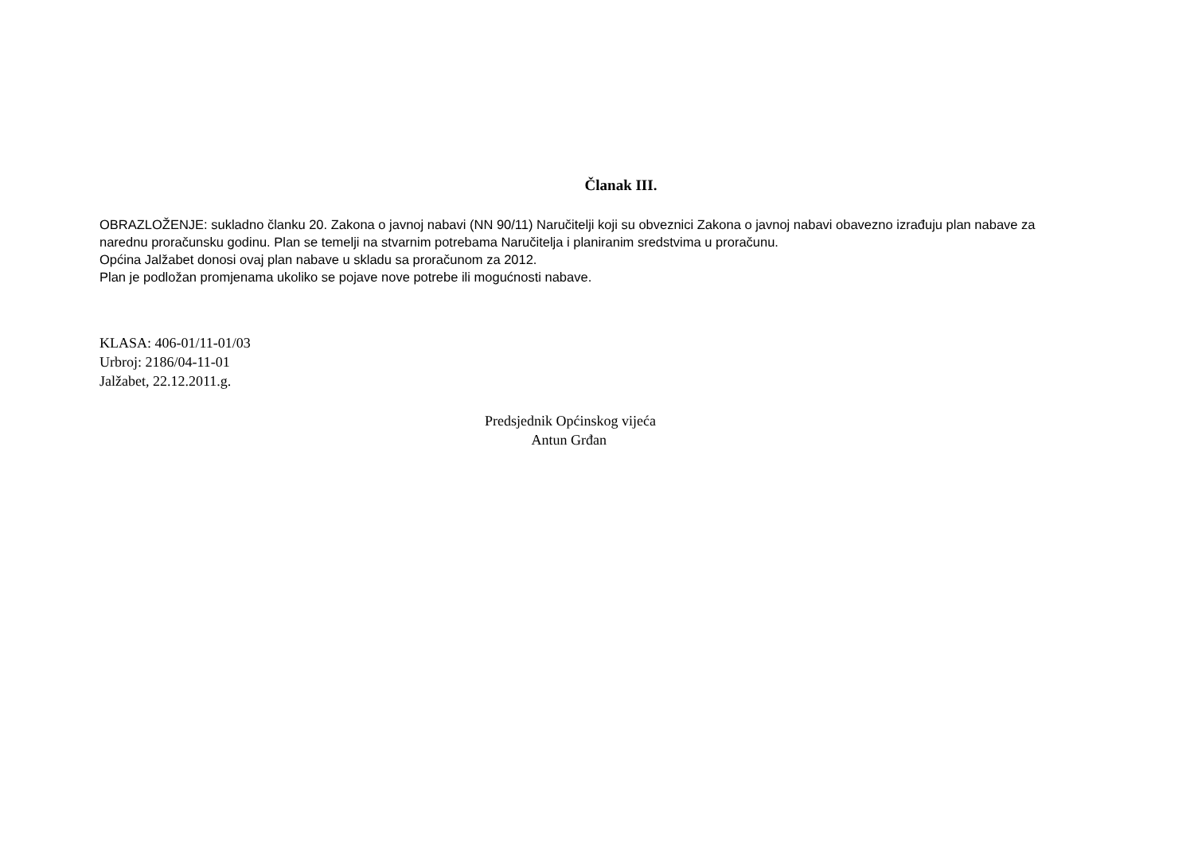Članak III.
OBRAZLOŽENJE: sukladno članku 20. Zakona o javnoj nabavi (NN 90/11) Naručitelji koji su obveznici Zakona o javnoj nabavi obavezno izrađuju plan nabave za narednu proračunsku godinu. Plan se temelji na stvarnim potrebama Naručitelja i planiranim sredstvima u proračunu.
Općina Jalžabet donosi ovaj plan nabave u skladu sa proračunom za 2012.
Plan je podložan promjenama ukoliko se pojave nove potrebe ili mogućnosti nabave.
KLASA: 406-01/11-01/03
Urbroj: 2186/04-11-01
Jalžabet, 22.12.2011.g.
Predsjednik Općinskog vijeća
Antun Grđan